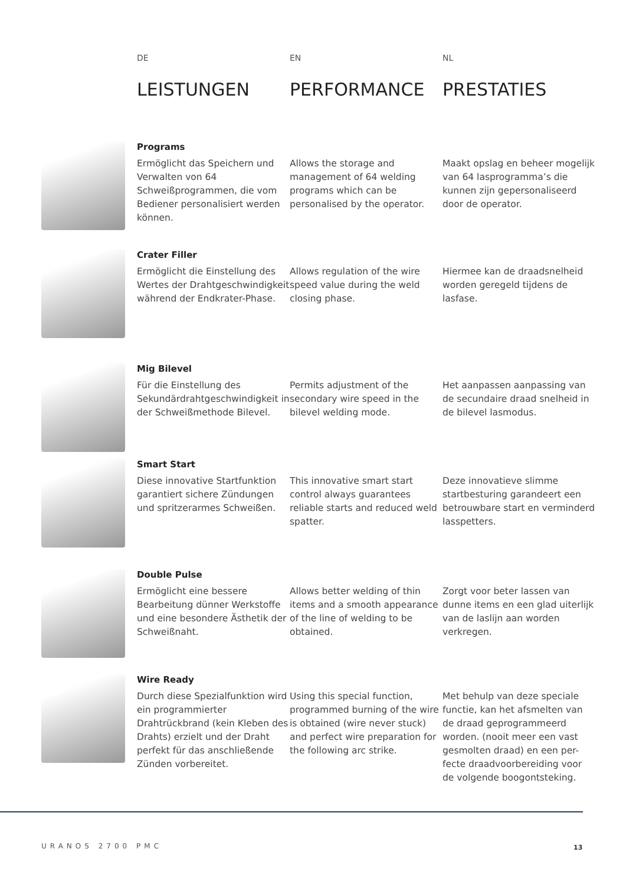DE
LEISTUNGEN
EN
PERFORMANCE
NL
PRESTATIES
Programs
Ermöglicht das Speichern und Verwalten von 64 Schweißprogrammen, die vom Bediener personalisiert werden können.
Allows the storage and management of 64 welding programs which can be personalised by the operator.
Maakt opslag en beheer mogelijk van 64 lasprogramma’s die kunnen zijn gepersonaliseerd door de operator.
Crater Filler
Ermöglicht die Einstellung des Wertes der Drahtgeschwindigkeit während der Endkrater-Phase.
Allows regulation of the wire speed value during the weld closing phase.
Hiermee kan de draadsnelheid worden geregeld tijdens de lasfase.
Mig Bilevel
Für die Einstellung des Sekundärdrahtgeschwindigkeit in der Schweißmethode Bilevel.
Permits adjustment of the secondary wire speed in the bilevel welding mode.
Het aanpassen aanpassing van de secundaire draad snelheid in de bilevel lasmodus.
Smart Start
Diese innovative Startfunktion garantiert sichere Zündungen und spritzerarmes Schweißen.
This innovative smart start control always guarantees reliable starts and reduced weld spatter.
Deze innovatieve slimme startbesturing garandeert een betrouwbare start en verminderd lasspetters.
Double Pulse
Ermöglicht eine bessere Bearbeitung dünner Werkstoffe und eine besondere Ästhetik der Schweißnaht.
Allows better welding of thin items and a smooth appearance of the line of welding to be obtained.
Zorgt voor beter lassen van dunne items en een glad uiterlijk van de laslijn aan worden verkregen.
Wire Ready
Durch diese Spezialfunktion wird ein programmierter Drahtrückbrand (kein Kleben des Drahts) erzielt und der Draht perfekt für das anschließende Zünden vorbereitet.
Using this special function, programmed burning of the wire is obtained (wire never stuck) and perfect wire preparation for the following arc strike.
Met behulp van deze speciale functie, kan het afsmelten van de draad geprogrammeerd worden. (nooit meer een vast gesmolten draad) en een per-fecte draadvoorbereiding voor de volgende boogontsteking.
URANOS 2700 PMC 13